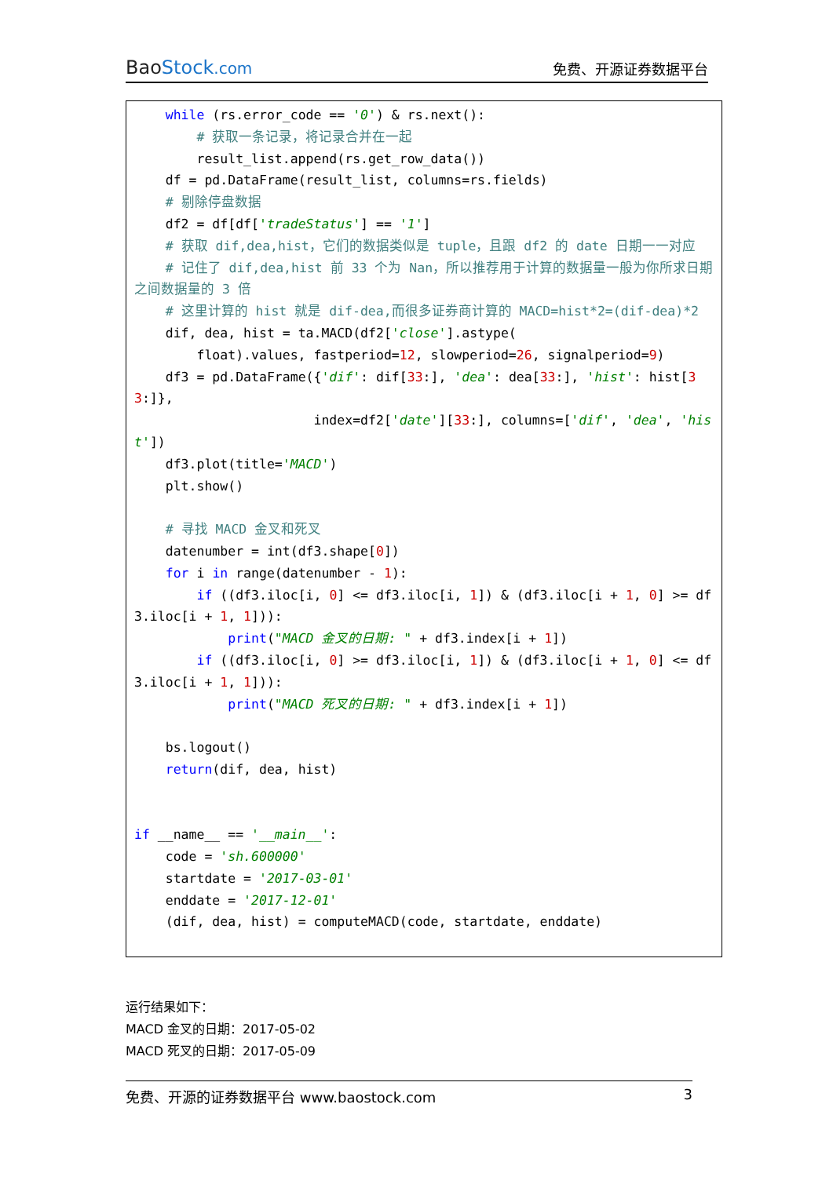BaoStock.com
免费、开源证券数据平台
while (rs.error_code == '0') & rs.next(): # 获取一条记录，将记录合并在一起 result_list.append(rs.get_row_data()) df = pd.DataFrame(result_list, columns=rs.fields) # 剔除停盘数据 df2 = df[df['tradeStatus'] == '1'] # 获取 dif,dea,hist，它们的数据类似是 tuple，且跟 df2 的 date 日期一一对应 # 记住了 dif,dea,hist 前 33 个为 Nan，所以推荐用于计算的数据量一般为你所求日期之间数据量的 3 倍 # 这里计算的 hist 就是 dif-dea,而很多证券商计算的 MACD=hist*2=(dif-dea)*2 dif, dea, hist = ta.MACD(df2['close'].astype( float).values, fastperiod=12, slowperiod=26, signalperiod=9) df3 = pd.DataFrame({'dif': dif[33:], 'dea': dea[33:], 'hist': hist[33:]}, index=df2['date'][33:], columns=['dif', 'dea', 'hist']) df3.plot(title='MACD') plt.show() # 寻找 MACD 金叉和死叉 datenumber = int(df3.shape[0]) for i in range(datenumber - 1): if ((df3.iloc[i, 0] <= df3.iloc[i, 1]) & (df3.iloc[i + 1, 0] >= df3.iloc[i + 1, 1])): print("MACD 金叉的日期: " + df3.index[i + 1]) if ((df3.iloc[i, 0] >= df3.iloc[i, 1]) & (df3.iloc[i + 1, 0] <= df3.iloc[i + 1, 1])): print("MACD 死叉的日期: " + df3.index[i + 1]) bs.logout() return(dif, dea, hist) if __name__ == '__main__': code = 'sh.600000' startdate = '2017-03-01' enddate = '2017-12-01' (dif, dea, hist) = computeMACD(code, startdate, enddate)
运行结果如下：
MACD 金叉的日期：2017-05-02
MACD 死叉的日期：2017-05-09
免费、开源的证券数据平台 www.baostock.com 3